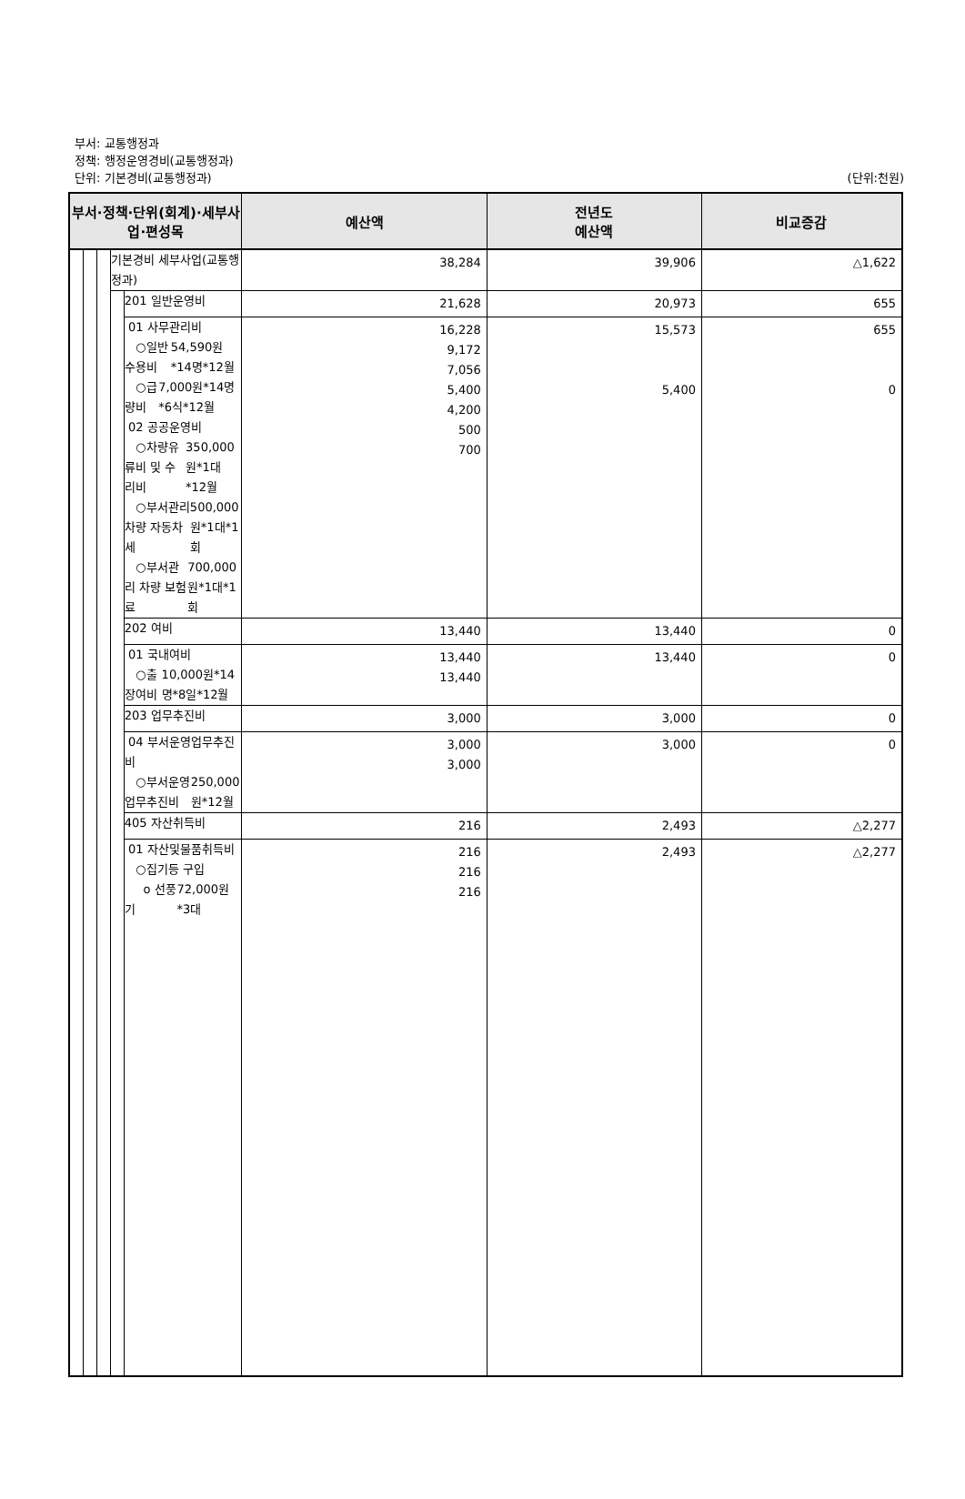부서: 교통행정과
정책: 행정운영경비(교통행정과)
단위: 기본경비(교통행정과)
(단위:천원)
| 부서·정책·단위(회계)·세부사업·편성목 | | | | | 예산액 | 전년도 예산액 | 비교증감 |
| --- | --- | --- | --- | --- | --- | --- | --- |
| | | | 기본경비 세부사업(교통행정과) | | 38,284 | 39,906 | △1,622 |
| | | | | 201 일반운영비 | 21,628 | 20,973 | 655 |
| | | | | 01 사무관리비 ○일반수용비 54,590원*14명*12월 ○급량비 7,000원*14명*6식*12월 02 공공운영비 ○차량유류비 및 수리비 350,000원*1대*12월 ○부서관리 차량 자동차세 500,000원*1대*1회 ○부서관리 차량 보험료 700,000원*1대*1회 | 16,228 9,172 7,056 5,400 4,200 500 700 | 15,573 5,400 | 655 0 |
| | | | | 202 여비 | 13,440 | 13,440 | 0 |
| | | | | 01 국내여비 ○출장여비 10,000원*14명*8일*12월 | 13,440 13,440 | 13,440 | 0 |
| | | | | 203 업무추진비 | 3,000 | 3,000 | 0 |
| | | | | 04 부서운영업무추진비 ○부서운영업무추진비 250,000원*12월 | 3,000 3,000 | 3,000 | 0 |
| | | | | 405 자산취득비 | 216 | 2,493 | △2,277 |
| | | | | 01 자산및물품취득비 ○집기등 구입 o 선풍기 72,000원*3대 | 216 216 216 | 2,493 | △2,277 |